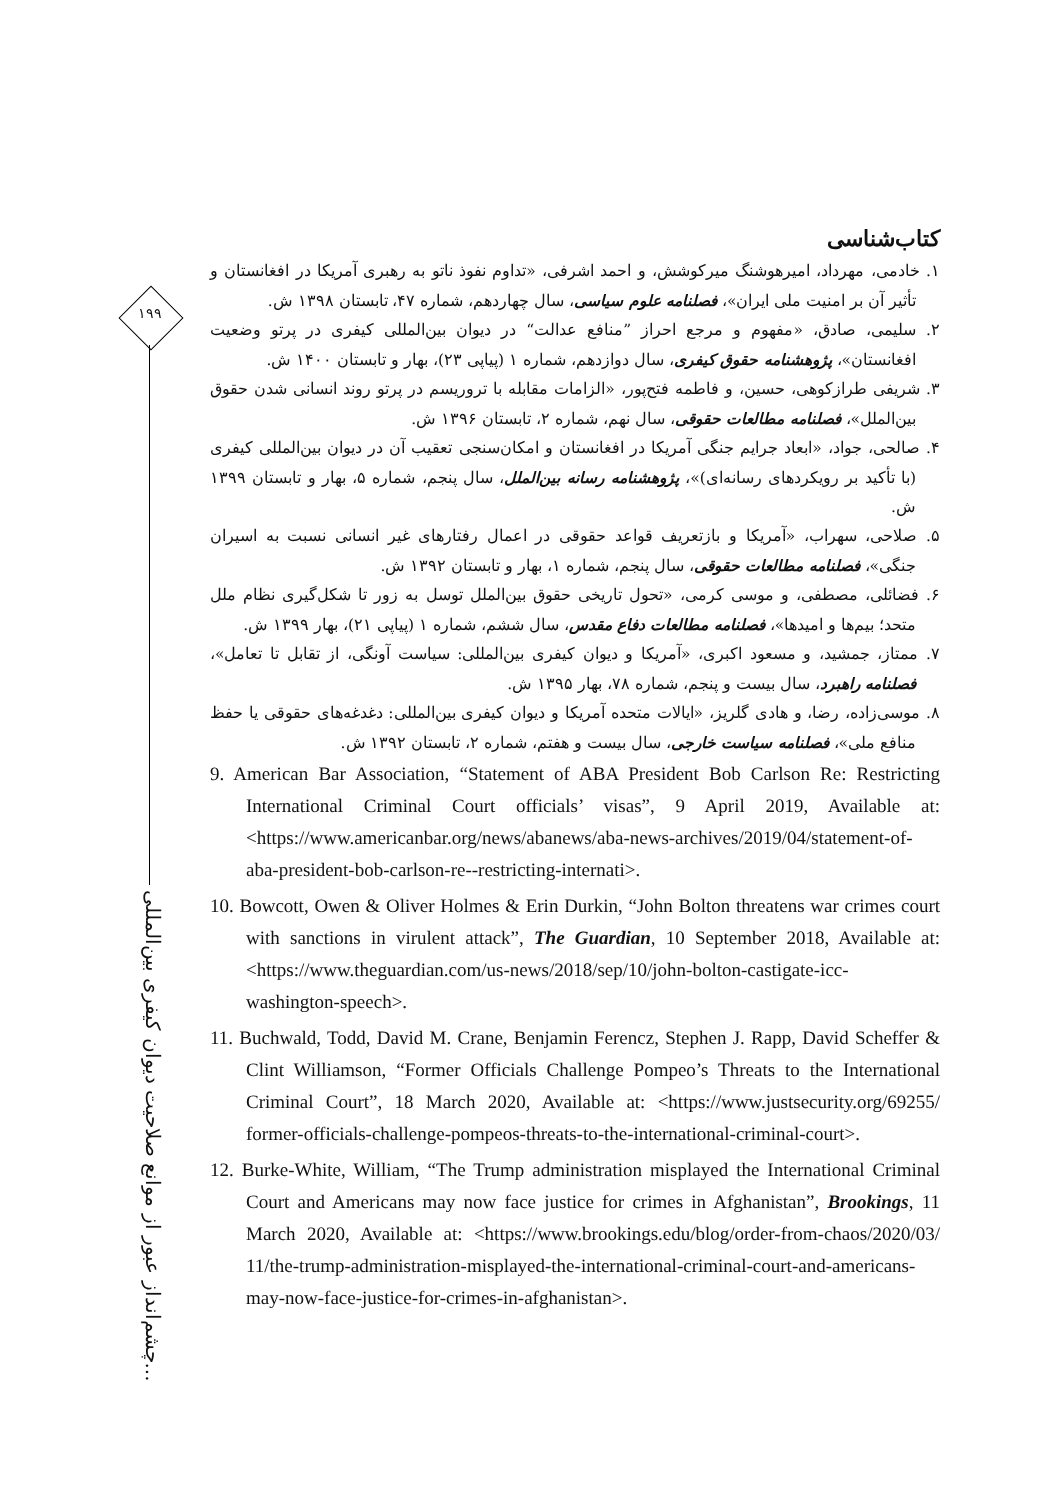۱۹۹
چشم‌انداز عبور از موانع صلاحیت دیوان کیفری بین‌المللی...
کتاب‌شناسی
۱. خادمی، مهرداد، امیرهوشنگ میرکوشش، و احمد اشرفی، «تداوم نفوذ ناتو به رهبری آمریکا در افغانستان و تأثیر آن بر امنیت ملی ایران»، فصلنامه علوم سیاسی، سال چهاردهم، شماره ۴۷، تابستان ۱۳۹۸ ش.
۲. سلیمی، صادق، «مفهوم و مرجع احراز ”منافع عدالت“ در دیوان بین‌المللی کیفری در پرتو وضعیت افغانستان»، پژوهشنامه حقوق کیفری، سال دوازدهم، شماره ۱ (پیاپی ۲۳)، بهار و تابستان ۱۴۰۰ ش.
۳. شریفی طرازکوهی، حسین، و فاطمه فتح‌پور، «الزامات مقابله با تروریسم در پرتو روند انسانی شدن حقوق بین‌الملل»، فصلنامه مطالعات حقوقی، سال نهم، شماره ۲، تابستان ۱۳۹۶ ش.
۴. صالحی، جواد، «ابعاد جرایم جنگی آمریکا در افغانستان و امکان‌سنجی تعقیب آن در دیوان بین‌المللی کیفری (با تأکید بر رویکردهای رسانه‌ای)»، پژوهشنامه رسانه بین‌الملل، سال پنجم، شماره ۵، بهار و تابستان ۱۳۹۹ ش.
۵. صلاحی، سهراب، «آمریکا و بازتعریف قواعد حقوقی در اعمال رفتارهای غیر انسانی نسبت به اسیران جنگی»، فصلنامه مطالعات حقوقی، سال پنجم، شماره ۱، بهار و تابستان ۱۳۹۲ ش.
۶. فضائلی، مصطفی، و موسی کرمی، «تحول تاریخی حقوق بین‌الملل توسل به زور تا شکل‌گیری نظام ملل متحد؛ بیم‌ها و امیدها»، فصلنامه مطالعات دفاع مقدس، سال ششم، شماره ۱ (پیاپی ۲۱)، بهار ۱۳۹۹ ش.
۷. ممتاز، جمشید، و مسعود اکبری، «آمریکا و دیوان کیفری بین‌المللی: سیاست آونگی، از تقابل تا تعامل»، فصلنامه راهبرد، سال بیست و پنجم، شماره ۷۸، بهار ۱۳۹۵ ش.
۸. موسی‌زاده، رضا، و هادی گلریز، «ایالات متحده آمریکا و دیوان کیفری بین‌المللی: دغدغه‌های حقوقی یا حفظ منافع ملی»، فصلنامه سیاست خارجی، سال بیست و هفتم، شماره ۲، تابستان ۱۳۹۲ ش.
9. American Bar Association, “Statement of ABA President Bob Carlson Re: Restricting International Criminal Court officials’ visas”, 9 April 2019, Available at: <https://www.americanbar.org/news/abanews/aba-news-archives/2019/04/statement-of-aba-president-bob-carlson-re--restricting-internati>.
10. Bowcott, Owen & Oliver Holmes & Erin Durkin, “John Bolton threatens war crimes court with sanctions in virulent attack”, The Guardian, 10 September 2018, Available at: <https://www.theguardian.com/us-news/2018/sep/10/john-bolton-castigate-icc-washington-speech>.
11. Buchwald, Todd, David M. Crane, Benjamin Ferencz, Stephen J. Rapp, David Scheffer & Clint Williamson, “Former Officials Challenge Pompeo’s Threats to the International Criminal Court”, 18 March 2020, Available at: <https://www.justsecurity.org/69255/ former-officials-challenge-pompeos-threats-to-the-international-criminal-court>.
12. Burke-White, William, “The Trump administration misplayed the International Criminal Court and Americans may now face justice for crimes in Afghanistan”, Brookings, 11 March 2020, Available at: <https://www.brookings.edu/blog/order-from-chaos/2020/03/ 11/the-trump-administration-misplayed-the-international-criminal-court-and-americans-may-now-face-justice-for-crimes-in-afghanistan>.